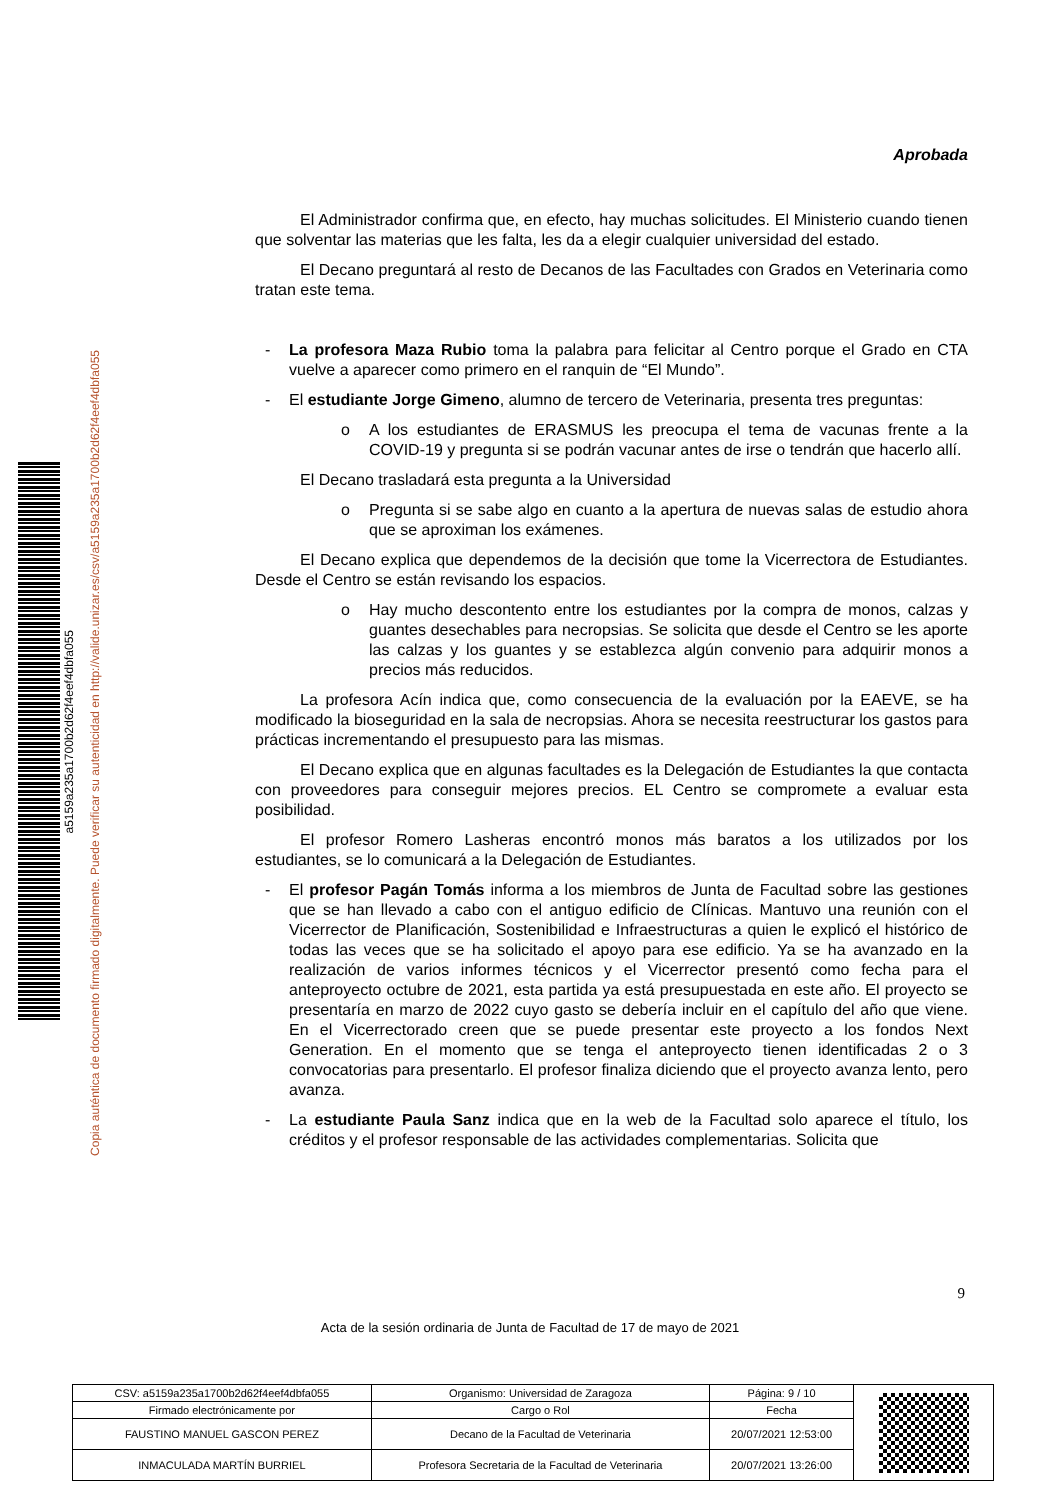a5159a235a1700b2d62f4eef4dbfa055
Copia auténtica de documento firmado digitalmente. Puede verificar su autenticidad en http://valide.unizar.es/csv/a5159a235a1700b2d62f4eef4dbfa055
Aprobada
El Administrador confirma que, en efecto, hay muchas solicitudes. El Ministerio cuando tienen que solventar las materias que les falta, les da a elegir cualquier universidad del estado.
El Decano preguntará al resto de Decanos de las Facultades con Grados en Veterinaria como tratan este tema.
- La profesora Maza Rubio toma la palabra para felicitar al Centro porque el Grado en CTA vuelve a aparecer como primero en el ranquin de “El Mundo”.
- El estudiante Jorge Gimeno, alumno de tercero de Veterinaria, presenta tres preguntas:
o A los estudiantes de ERASMUS les preocupa el tema de vacunas frente a la COVID-19 y pregunta si se podrán vacunar antes de irse o tendrán que hacerlo allí.
El Decano trasladará esta pregunta a la Universidad
o Pregunta si se sabe algo en cuanto a la apertura de nuevas salas de estudio ahora que se aproximan los exámenes.
El Decano explica que dependemos de la decisión que tome la Vicerrectora de Estudiantes. Desde el Centro se están revisando los espacios.
o Hay mucho descontento entre los estudiantes por la compra de monos, calzas y guantes desechables para necropsias. Se solicita que desde el Centro se les aporte las calzas y los guantes y se establezca algún convenio para adquirir monos a precios más reducidos.
La profesora Acín indica que, como consecuencia de la evaluación por la EAEVE, se ha modificado la bioseguridad en la sala de necropsias. Ahora se necesita reestructurar los gastos para prácticas incrementando el presupuesto para las mismas.
El Decano explica que en algunas facultades es la Delegación de Estudiantes la que contacta con proveedores para conseguir mejores precios. EL Centro se compromete a evaluar esta posibilidad.
El profesor Romero Lasheras encontró monos más baratos a los utilizados por los estudiantes, se lo comunicará a la Delegación de Estudiantes.
- El profesor Pagán Tomás informa a los miembros de Junta de Facultad sobre las gestiones que se han llevado a cabo con el antiguo edificio de Clínicas. Mantuvo una reunión con el Vicerrector de Planificación, Sostenibilidad e Infraestructuras a quien le explicó el histórico de todas las veces que se ha solicitado el apoyo para ese edificio. Ya se ha avanzado en la realización de varios informes técnicos y el Vicerrector presentó como fecha para el anteproyecto octubre de 2021, esta partida ya está presupuestada en este año. El proyecto se presentaría en marzo de 2022 cuyo gasto se debería incluir en el capítulo del año que viene. En el Vicerrectorado creen que se puede presentar este proyecto a los fondos Next Generation. En el momento que se tenga el anteproyecto tienen identificadas 2 o 3 convocatorias para presentarlo. El profesor finaliza diciendo que el proyecto avanza lento, pero avanza.
- La estudiante Paula Sanz indica que en la web de la Facultad solo aparece el título, los créditos y el profesor responsable de las actividades complementarias. Solicita que
9
Acta de la sesión ordinaria de Junta de Facultad de 17 de mayo de 2021
| CSV: a5159a235a1700b2d62f4eef4dbfa055 | Organismo: Universidad de Zaragoza | Página: 9 / 10 | |
| Firmado electrónicamente por | Cargo o Rol | Fecha | |
| FAUSTINO MANUEL GASCON PEREZ | Decano de la Facultad de Veterinaria | 20/07/2021 12:53:00 | |
| INMACULADA MARTÍN BURRIEL | Profesora Secretaria de la Facultad de Veterinaria | 20/07/2021 13:26:00 | |